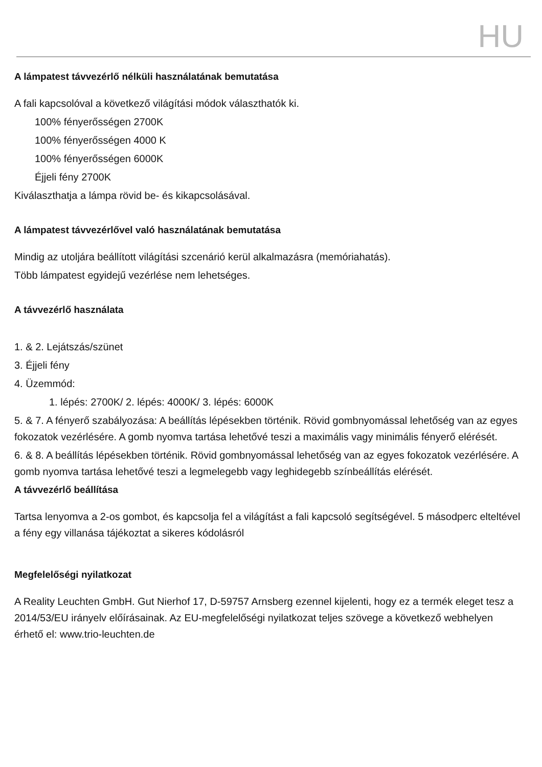HU
A lámpatest távvezérlő nélküli használatának bemutatása
A fali kapcsolóval a következő világítási módok választhatók ki.
100% fényerősségen 2700K
100% fényerősségen 4000 K
100% fényerősségen 6000K
Éjjeli fény 2700K
Kiválaszthatja a lámpa rövid be- és kikapcsolásával.
A lámpatest távvezérlővel való használatának bemutatása
Mindig az utoljára beállított világítási szcenárió kerül alkalmazásra (memóriahatás).
Több lámpatest egyidejű vezérlése nem lehetséges.
A távvezérlő használata
1. & 2. Lejátszás/szünet
3. Éjjeli fény
4. Üzemmód:
1. lépés: 2700K/ 2. lépés: 4000K/ 3. lépés: 6000K
5. & 7. A fényerő szabályozása: A beállítás lépésekben történik. Rövid gombnyomással lehetőség van az egyes fokozatok vezérlésére. A gomb nyomva tartása lehetővé teszi a maximális vagy minimális fényerő elérését.
6. & 8. A beállítás lépésekben történik. Rövid gombnyomással lehetőség van az egyes fokozatok vezérlésére. A gomb nyomva tartása lehetővé teszi a legmelegebb vagy leghidegebb színbeállítás elérését.
A távvezérlő beállítása
Tartsa lenyomva a 2-os gombot, és kapcsolja fel a világítást a fali kapcsoló segítségével. 5 másodperc elteltével a fény egy villanása tájékoztat a sikeres kódolásról
Megfelelőségi nyilatkozat
A Reality Leuchten GmbH. Gut Nierhof 17, D-59757 Arnsberg ezennel kijelenti, hogy ez a termék eleget tesz a 2014/53/EU irányelv előírásainak. Az EU-megfelelőségi nyilatkozat teljes szövege a következő webhelyen érhető el: www.trio-leuchten.de